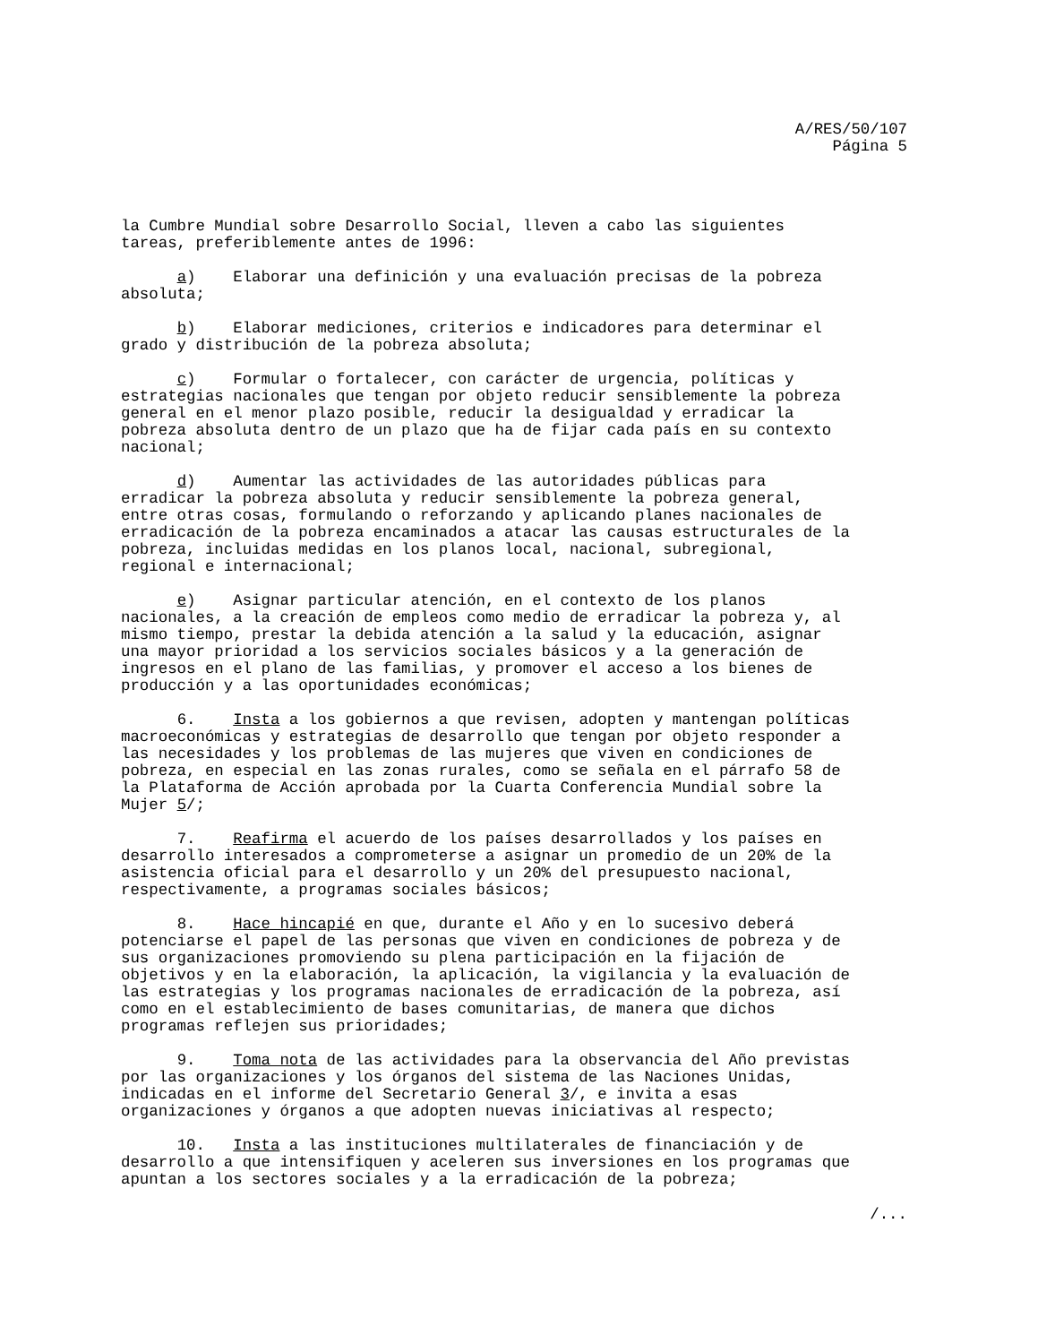A/RES/50/107
Página 5
la Cumbre Mundial sobre Desarrollo Social, lleven a cabo las siguientes tareas, preferiblemente antes de 1996:
a) Elaborar una definición y una evaluación precisas de la pobreza absoluta;
b) Elaborar mediciones, criterios e indicadores para determinar el grado y distribución de la pobreza absoluta;
c) Formular o fortalecer, con carácter de urgencia, políticas y estrategias nacionales que tengan por objeto reducir sensiblemente la pobreza general en el menor plazo posible, reducir la desigualdad y erradicar la pobreza absoluta dentro de un plazo que ha de fijar cada país en su contexto nacional;
d) Aumentar las actividades de las autoridades públicas para erradicar la pobreza absoluta y reducir sensiblemente la pobreza general, entre otras cosas, formulando o reforzando y aplicando planes nacionales de erradicación de la pobreza encaminados a atacar las causas estructurales de la pobreza, incluidas medidas en los planos local, nacional, subregional, regional e internacional;
e) Asignar particular atención, en el contexto de los planos nacionales, a la creación de empleos como medio de erradicar la pobreza y, al mismo tiempo, prestar la debida atención a la salud y la educación, asignar una mayor prioridad a los servicios sociales básicos y a la generación de ingresos en el plano de las familias, y promover el acceso a los bienes de producción y a las oportunidades económicas;
6. Insta a los gobiernos a que revisen, adopten y mantengan políticas macroeconómicas y estrategias de desarrollo que tengan por objeto responder a las necesidades y los problemas de las mujeres que viven en condiciones de pobreza, en especial en las zonas rurales, como se señala en el párrafo 58 de la Plataforma de Acción aprobada por la Cuarta Conferencia Mundial sobre la Mujer 5/;
7. Reafirma el acuerdo de los países desarrollados y los países en desarrollo interesados a comprometerse a asignar un promedio de un 20% de la asistencia oficial para el desarrollo y un 20% del presupuesto nacional, respectivamente, a programas sociales básicos;
8. Hace hincapié en que, durante el Año y en lo sucesivo deberá potenciarse el papel de las personas que viven en condiciones de pobreza y de sus organizaciones promoviendo su plena participación en la fijación de objetivos y en la elaboración, la aplicación, la vigilancia y la evaluación de las estrategias y los programas nacionales de erradicación de la pobreza, así como en el establecimiento de bases comunitarias, de manera que dichos programas reflejen sus prioridades;
9. Toma nota de las actividades para la observancia del Año previstas por las organizaciones y los órganos del sistema de las Naciones Unidas, indicadas en el informe del Secretario General 3/, e invita a esas organizaciones y órganos a que adopten nuevas iniciativas al respecto;
10. Insta a las instituciones multilaterales de financiación y de desarrollo a que intensifiquen y aceleren sus inversiones en los programas que apuntan a los sectores sociales y a la erradicación de la pobreza;
/...